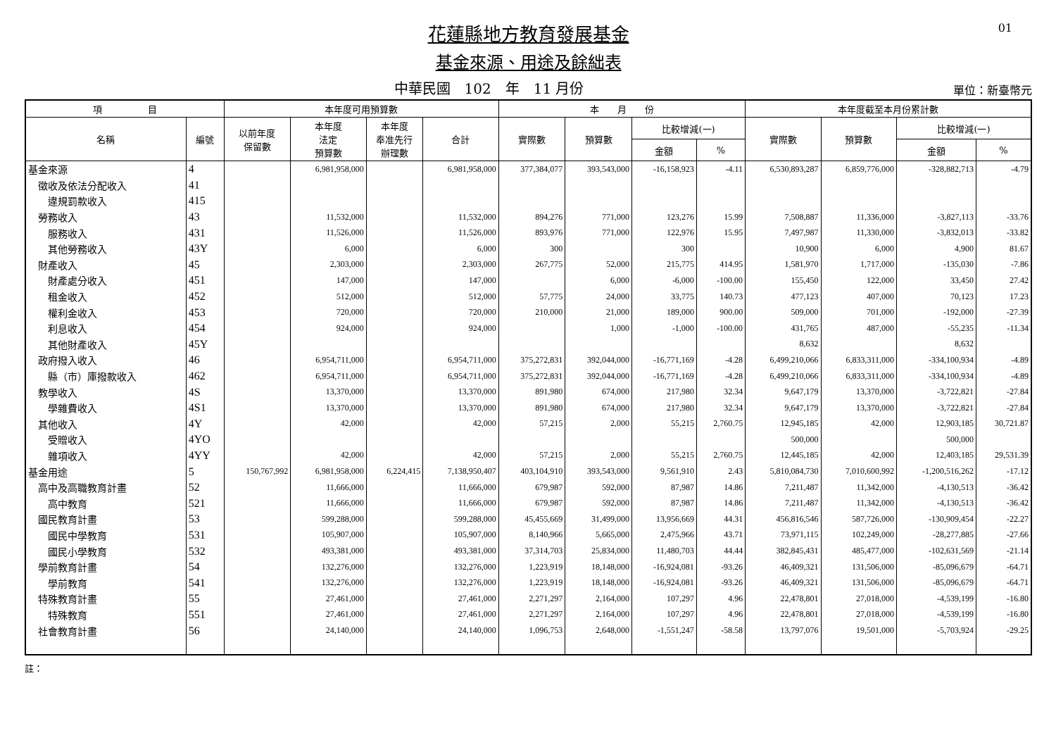01
花蓮縣地方教育發展基金
基金來源、用途及餘絀表
中華民國　102　年　11 月份
單位：新臺幣元
| 項 目 | | 本年度可用預算數 | | | | 本 月 份 | | | | 本年度截至本月份累計數 | | | |
| --- | --- | --- | --- | --- | --- | --- | --- | --- | --- | --- | --- | --- | --- |
| 名稱 | 編號 | 以前年度 保留數 | 本年度 法定 預算數 | 本年度 奉准先行 辦理數 | 合計 | 實際數 | 預算數 | 比較增減(一) | | 實際數 | 預算數 | 比較增減(一) | |
| | | | | | | | | 金額 | % | | | 金額 | % |
| 基金來源 | 4 | | 6,981,958,000 | | 6,981,958,000 | 377,384,077 | 393,543,000 | -16,158,923 | -4.11 | 6,530,893,287 | 6,859,776,000 | -328,882,713 | -4.79 |
| 徵收及依法分配收入 | 41 | | | | | | | | | | | | |
| 違規罰款收入 | 415 | | | | | | | | | | | | |
| 勞務收入 | 43 | | 11,532,000 | | 11,532,000 | 894,276 | 771,000 | 123,276 | 15.99 | 7,508,887 | 11,336,000 | -3,827,113 | -33.76 |
| 服務收入 | 431 | | 11,526,000 | | 11,526,000 | 893,976 | 771,000 | 122,976 | 15.95 | 7,497,987 | 11,330,000 | -3,832,013 | -33.82 |
| 其他勞務收入 | 43Y | | 6,000 | | 6,000 | 300 | | 300 | | 10,900 | 6,000 | 4,900 | 81.67 |
| 財產收入 | 45 | | 2,303,000 | | 2,303,000 | 267,775 | 52,000 | 215,775 | 414.95 | 1,581,970 | 1,717,000 | -135,030 | -7.86 |
| 財產處分收入 | 451 | | 147,000 | | 147,000 | | 6,000 | -6,000 | -100.00 | 155,450 | 122,000 | 33,450 | 27.42 |
| 租金收入 | 452 | | 512,000 | | 512,000 | 57,775 | 24,000 | 33,775 | 140.73 | 477,123 | 407,000 | 70,123 | 17.23 |
| 權利金收入 | 453 | | 720,000 | | 720,000 | 210,000 | 21,000 | 189,000 | 900.00 | 509,000 | 701,000 | -192,000 | -27.39 |
| 利息收入 | 454 | | 924,000 | | 924,000 | | 1,000 | -1,000 | -100.00 | 431,765 | 487,000 | -55,235 | -11.34 |
| 其他財產收入 | 45Y | | | | | | | | | 8,632 | | 8,632 | |
| 政府撥入收入 | 46 | | 6,954,711,000 | | 6,954,711,000 | 375,272,831 | 392,044,000 | -16,771,169 | -4.28 | 6,499,210,066 | 6,833,311,000 | -334,100,934 | -4.89 |
| 縣（市）庫撥款收入 | 462 | | 6,954,711,000 | | 6,954,711,000 | 375,272,831 | 392,044,000 | -16,771,169 | -4.28 | 6,499,210,066 | 6,833,311,000 | -334,100,934 | -4.89 |
| 教學收入 | 4S | | 13,370,000 | | 13,370,000 | 891,980 | 674,000 | 217,980 | 32.34 | 9,647,179 | 13,370,000 | -3,722,821 | -27.84 |
| 學雜費收入 | 4S1 | | 13,370,000 | | 13,370,000 | 891,980 | 674,000 | 217,980 | 32.34 | 9,647,179 | 13,370,000 | -3,722,821 | -27.84 |
| 其他收入 | 4Y | | 42,000 | | 42,000 | 57,215 | 2,000 | 55,215 | 2,760.75 | 12,945,185 | 42,000 | 12,903,185 | 30,721.87 |
| 受贈收入 | 4YO | | | | | | | | | 500,000 | | 500,000 | |
| 雜項收入 | 4YY | | 42,000 | | 42,000 | 57,215 | 2,000 | 55,215 | 2,760.75 | 12,445,185 | 42,000 | 12,403,185 | 29,531.39 |
| 基金用途 | 5 | 150,767,992 | 6,981,958,000 | 6,224,415 | 7,138,950,407 | 403,104,910 | 393,543,000 | 9,561,910 | 2.43 | 5,810,084,730 | 7,010,600,992 | -1,200,516,262 | -17.12 |
| 高中及高職教育計畫 | 52 | | 11,666,000 | | 11,666,000 | 679,987 | 592,000 | 87,987 | 14.86 | 7,211,487 | 11,342,000 | -4,130,513 | -36.42 |
| 高中教育 | 521 | | 11,666,000 | | 11,666,000 | 679,987 | 592,000 | 87,987 | 14.86 | 7,211,487 | 11,342,000 | -4,130,513 | -36.42 |
| 國民教育計畫 | 53 | | 599,288,000 | | 599,288,000 | 45,455,669 | 31,499,000 | 13,956,669 | 44.31 | 456,816,546 | 587,726,000 | -130,909,454 | -22.27 |
| 國民中學教育 | 531 | | 105,907,000 | | 105,907,000 | 8,140,966 | 5,665,000 | 2,475,966 | 43.71 | 73,971,115 | 102,249,000 | -28,277,885 | -27.66 |
| 國民小學教育 | 532 | | 493,381,000 | | 493,381,000 | 37,314,703 | 25,834,000 | 11,480,703 | 44.44 | 382,845,431 | 485,477,000 | -102,631,569 | -21.14 |
| 學前教育計畫 | 54 | | 132,276,000 | | 132,276,000 | 1,223,919 | 18,148,000 | -16,924,081 | -93.26 | 46,409,321 | 131,506,000 | -85,096,679 | -64.71 |
| 學前教育 | 541 | | 132,276,000 | | 132,276,000 | 1,223,919 | 18,148,000 | -16,924,081 | -93.26 | 46,409,321 | 131,506,000 | -85,096,679 | -64.71 |
| 特殊教育計畫 | 55 | | 27,461,000 | | 27,461,000 | 2,271,297 | 2,164,000 | 107,297 | 4.96 | 22,478,801 | 27,018,000 | -4,539,199 | -16.80 |
| 特殊教育 | 551 | | 27,461,000 | | 27,461,000 | 2,271,297 | 2,164,000 | 107,297 | 4.96 | 22,478,801 | 27,018,000 | -4,539,199 | -16.80 |
| 社會教育計畫 | 56 | | 24,140,000 | | 24,140,000 | 1,096,753 | 2,648,000 | -1,551,247 | -58.58 | 13,797,076 | 19,501,000 | -5,703,924 | -29.25 |
註：